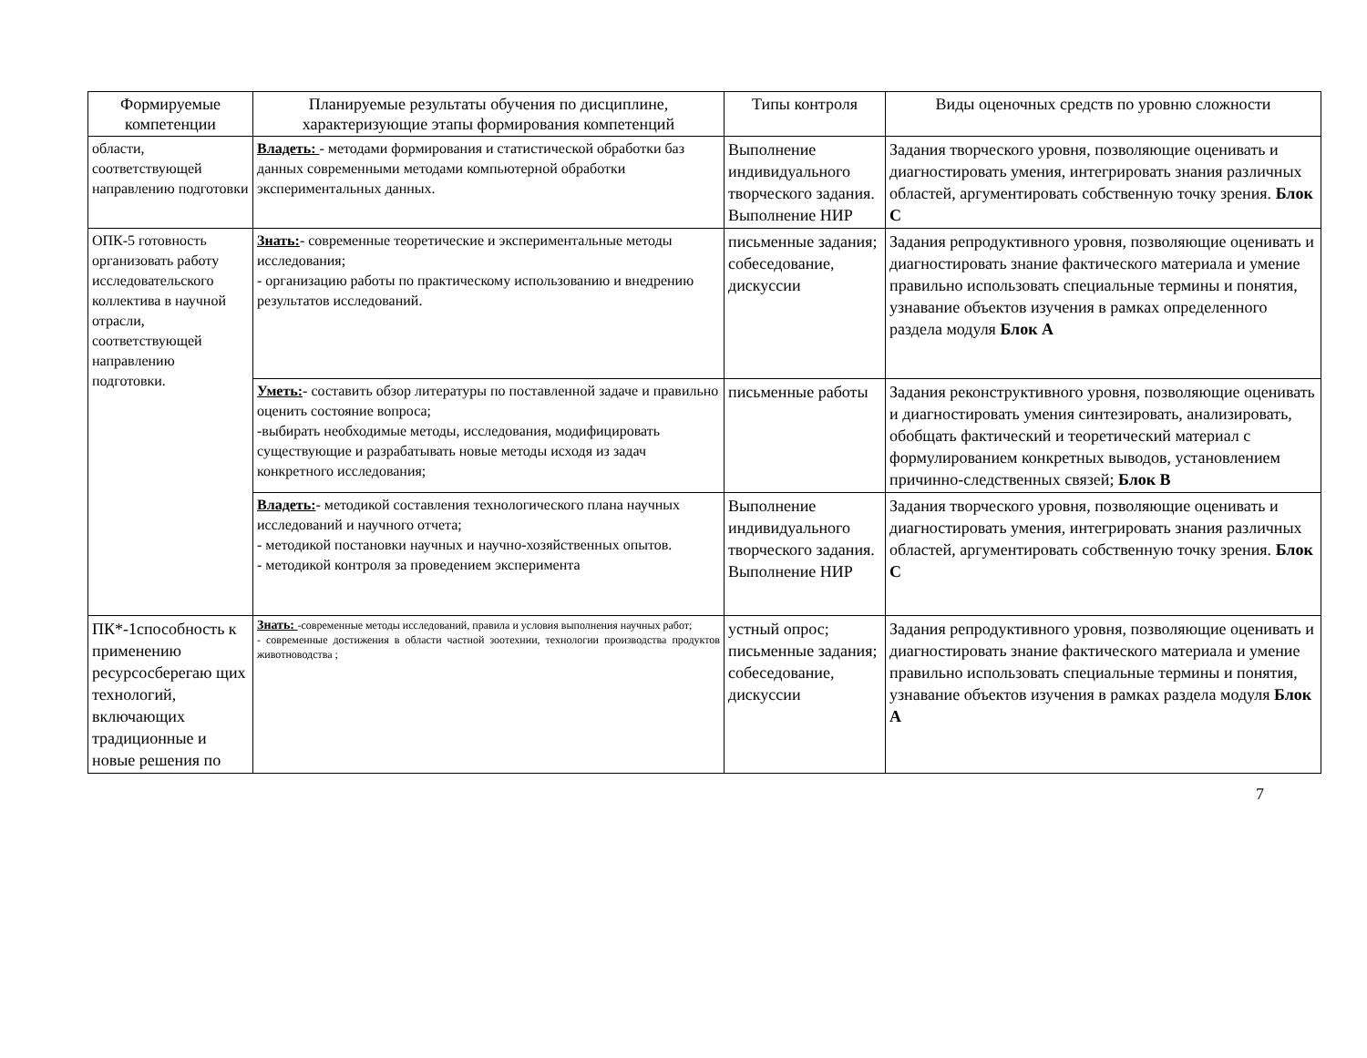| Формируемые компетенции | Планируемые результаты обучения по дисциплине, характеризующие этапы формирования компетенций | Типы контроля | Виды оценочных средств по уровню сложности |
| --- | --- | --- | --- |
| области, соответствующей направлению подготовки | Владеть: - методами формирования и статистической обработки баз данных современными методами компьютерной обработки экспериментальных данных. | Выполнение индивидуального творческого задания. Выполнение НИР | Задания творческого уровня, позволяющие оценивать и диагностировать умения, интегрировать знания различных областей, аргументировать собственную точку зрения. Блок С |
| ОПК-5 готовность организовать работу исследовательского коллектива в научной отрасли, соответствующей направлению подготовки. | Знать: - современные теоретические и экспериментальные методы исследования; - организацию работы по практическому использованию и внедрению результатов исследований. | письменные задания; собеседование, дискуссии | Задания репродуктивного уровня, позволяющие оценивать и диагностировать знание фактического материала и умение правильно использовать специальные термины и понятия, узнавание объектов изучения в рамках определенного раздела модуля Блок А |
| | Уметь: - составить обзор литературы по поставленной задаче и правильно оценить состояние вопроса; -выбирать необходимые методы, исследования, модифицировать существующие и разрабатывать новые методы исходя из задач конкретного исследования; | письменные работы | Задания реконструктивного уровня, позволяющие оценивать и диагностировать умения синтезировать, анализировать, обобщать фактический и теоретический материал с формулированием конкретных выводов, установлением причинно-следственных связей; Блок В |
| | Владеть: - методикой составления технологического плана научных исследований и научного отчета; - методикой постановки научных и научно-хозяйственных опытов. - методикой контроля за проведением эксперимента | Выполнение индивидуального творческого задания. Выполнение НИР | Задания творческого уровня, позволяющие оценивать и диагностировать умения, интегрировать знания различных областей, аргументировать собственную точку зрения. Блок С |
| ПК*-1способность к применению ресурсосберегаю щих технологий, включающих традиционные и новые решения по | Знать: -современные методы исследований, правила и условия выполнения научных работ; - современные достижения в области частной зоотехнии, технологии производства продуктов животноводства ; | устный опрос; письменные задания; собеседование, дискуссии | Задания репродуктивного уровня, позволяющие оценивать и диагностировать знание фактического материала и умение правильно использовать специальные термины и понятия, узнавание объектов изучения в рамках раздела модуля Блок А |
7